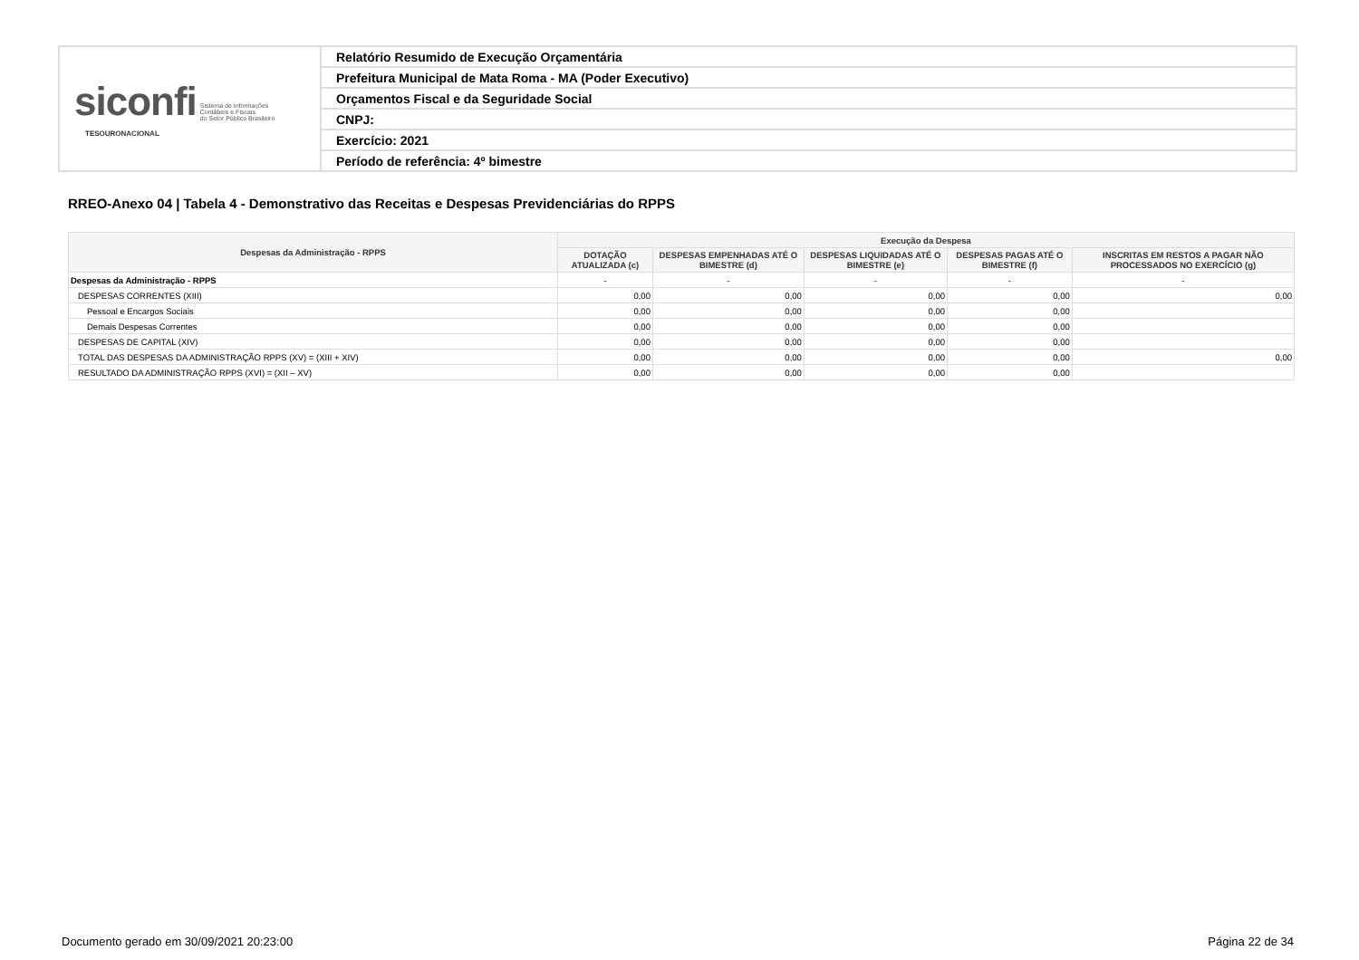| siconfi Sistema de Informações Contábeis e Fiscais do Setor Público Brasileiro TESOURONACIONAL | Relatório Resumido de Execução Orçamentária |
| | Prefeitura Municipal de Mata Roma - MA (Poder Executivo) |
| | Orçamentos Fiscal e da Seguridade Social |
| | CNPJ: |
| | Exercício: 2021 |
| | Período de referência: 4º bimestre |
RREO-Anexo 04 | Tabela 4 - Demonstrativo das Receitas e Despesas Previdenciárias do RPPS
| Despesas da Administração - RPPS | Execução da Despesa | | | | |
| --- | --- | --- | --- | --- | --- |
| | DOTAÇÃO ATUALIZADA (c) | DESPESAS EMPENHADAS ATÉ O BIMESTRE (d) | DESPESAS LIQUIDADAS ATÉ O BIMESTRE (e) | DESPESAS PAGAS ATÉ O BIMESTRE (f) | INSCRITAS EM RESTOS A PAGAR NÃO PROCESSADOS NO EXERCÍCIO (g) |
| Despesas da Administração - RPPS | - | - | - | - | - |
| DESPESAS CORRENTES (XIII) | 0,00 | 0,00 | 0,00 | 0,00 | 0,00 |
| Pessoal e Encargos Sociais | 0,00 | 0,00 | 0,00 | 0,00 | |
| Demais Despesas Correntes | 0,00 | 0,00 | 0,00 | 0,00 | |
| DESPESAS DE CAPITAL (XIV) | 0,00 | 0,00 | 0,00 | 0,00 | |
| TOTAL DAS DESPESAS DA ADMINISTRAÇÃO RPPS (XV) = (XIII + XIV) | 0,00 | 0,00 | 0,00 | 0,00 | 0,00 |
| RESULTADO DA ADMINISTRAÇÃO RPPS (XVI) = (XII – XV) | 0,00 | 0,00 | 0,00 | 0,00 | |
Documento gerado em 30/09/2021 20:23:00
Página 22 de 34